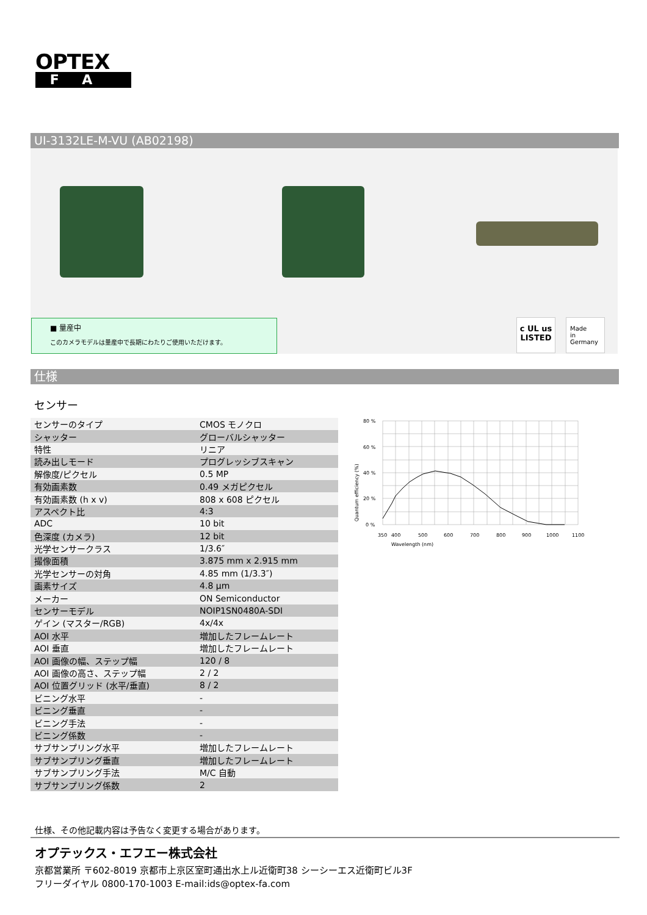OPTEX
FA
UI-3132LE-M-VU (AB02198)
■ 量産中
このカメラモデルは量産中で長期にわたりご使用いただけます。
c UL us
LISTED
Made
in
Germany
仕様
センサー
| センサーのタイプ | CMOS モノクロ |
| シャッター | グローバルシャッター |
| 特性 | リニア |
| 読み出しモード | プログレッシブスキャン |
| 解像度/ピクセル | 0.5 MP |
| 有効画素数 | 0.49 メガピクセル |
| 有効画素数 (h x v) | 808 x 608 ピクセル |
| アスペクト比 | 4:3 |
| ADC | 10 bit |
| 色深度 (カメラ) | 12 bit |
| 光学センサークラス | 1/3.6″ |
| 撮像面積 | 3.875 mm x 2.915 mm |
| 光学センサーの対角 | 4.85 mm (1/3.3″) |
| 画素サイズ | 4.8 µm |
| メーカー | ON Semiconductor |
| センサーモデル | NOIP1SN0480A-SDI |
| ゲイン (マスター/RGB) | 4x/4x |
| AOI 水平 | 増加したフレームレート |
| AOI 垂直 | 増加したフレームレート |
| AOI 画像の幅、ステップ幅 | 120 / 8 |
| AOI 画像の高さ、ステップ幅 | 2 / 2 |
| AOI 位置グリッド (水平/垂直) | 8 / 2 |
| ビニング水平 | - |
| ビニング垂直 | - |
| ビニング手法 | - |
| ビニング係数 | - |
| サブサンプリング水平 | 増加したフレームレート |
| サブサンプリング垂直 | 増加したフレームレート |
| サブサンプリング手法 | M/C 自動 |
| サブサンプリング係数 | 2 |
80 %
60 %
40 %
20 %
0 %
350
400
500
600
700
800
900
1000
1100
Wavelength (nm)
Quantum efficiency (%)
仕様、その他記載内容は予告なく変更する場合があります。
オプテックス・エフエー株式会社
京都営業所 〒602-8019 京都市上京区室町通出水上ル近衛町38 シーシーエス近衛町ビル3F
フリーダイヤル 0800-170-1003 E-mail:ids@optex-fa.com